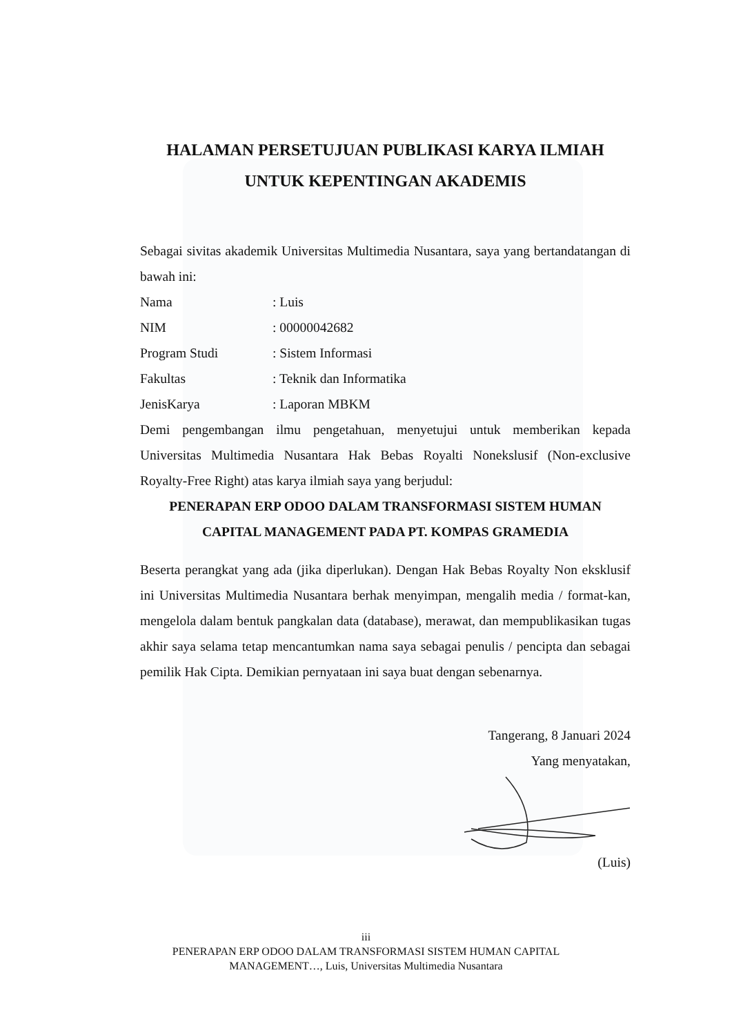HALAMAN PERSETUJUAN PUBLIKASI KARYA ILMIAH
UNTUK KEPENTINGAN AKADEMIS
Sebagai sivitas akademik Universitas Multimedia Nusantara, saya yang bertandatangan di bawah ini:
Nama: Luis
NIM: 00000042682
Program Studi: Sistem Informasi
Fakultas: Teknik dan Informatika
JenisKarya: Laporan MBKM
Demi pengembangan ilmu pengetahuan, menyetujui untuk memberikan kepada Universitas Multimedia Nusantara Hak Bebas Royalti Nonekslusif (Non-exclusive Royalty-Free Right) atas karya ilmiah saya yang berjudul:
PENERAPAN ERP ODOO DALAM TRANSFORMASI SISTEM HUMAN CAPITAL MANAGEMENT PADA PT. KOMPAS GRAMEDIA
Beserta perangkat yang ada (jika diperlukan). Dengan Hak Bebas Royalty Non eksklusif ini Universitas Multimedia Nusantara berhak menyimpan, mengalih media / format-kan, mengelola dalam bentuk pangkalan data (database), merawat, dan mempublikasikan tugas akhir saya selama tetap mencantumkan nama saya sebagai penulis / pencipta dan sebagai pemilik Hak Cipta. Demikian pernyataan ini saya buat dengan sebenarnya.
Tangerang, 8 Januari 2024
Yang menyatakan,
(Luis)
iii
PENERAPAN ERP ODOO DALAM TRANSFORMASI SISTEM HUMAN CAPITAL
MANAGEMENT…, Luis, Universitas Multimedia Nusantara